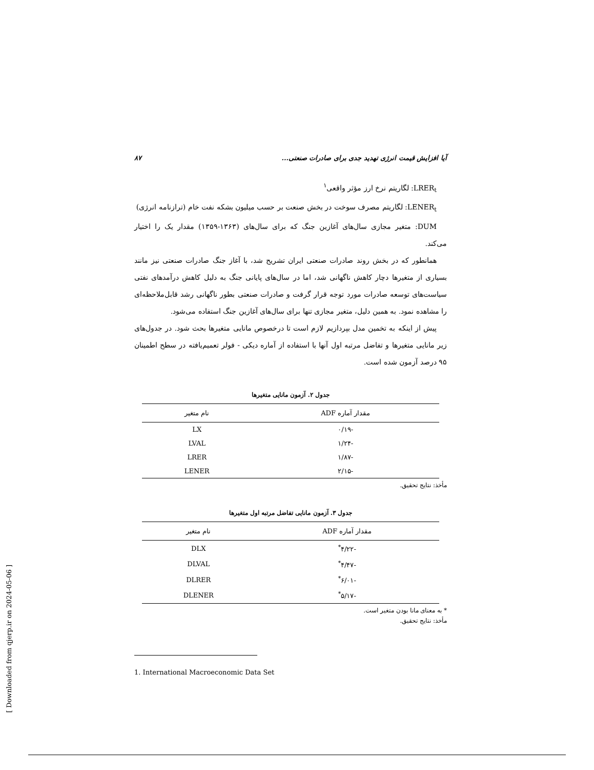۸۷ آیا افزایش قیمت انرژی تهدید جدی برای صادرات صنعتی...
LRER<sub>t</sub>: لگاریتم نرخ ارز مؤثر واقعی<sup>۱</sup>
LENER<sub>t</sub>: لگاریتم مصرف سوخت در بخش صنعت بر حسب میلیون بشکه نفت خام (ترازنامه انرژی)
DUM: متغیر مجازی سال‌های آغازین جنگ که برای سال‌های (۱۳۶۳-۱۳۵۹) مقدار یک را اختیار می‌کند.
همانطور که در بخش روند صادرات صنعتی ایران تشریح شد، با آغاز جنگ صادرات صنعتی نیز مانند بسیاری از متغیرها دچار کاهش ناگهانی شد، اما در سال‌های پایانی جنگ به دلیل کاهش درآمدهای نفتی سیاست‌های توسعه صادرات مورد توجه قرار گرفت و صادرات صنعتی بطور ناگهانی رشد قابل‌ملاحظه‌ای را مشاهده نمود. به همین دلیل، متغیر مجازی تنها برای سال‌های آغازین جنگ استفاده می‌شود.
پیش از اینکه به تخمین مدل بپردازیم لازم است تا درخصوص مانایی متغیرها بحث شود. در جدول‌های زیر مانایی متغیرها و تفاضل مرتبه اول آنها با استفاده از آماره دیکی - فولر تعمیم‌یافته در سطح اطمینان ۹۵ درصد آزمون شده است.
جدول ۲. آزمون مانایی متغیرها
| مقدار آماره ADF | نام متغیر |
| --- | --- |
| -۰/۱۹ | LX |
| -۱/۲۴ | LVAL |
| -۱/۸۷ | LRER |
| -۲/۱۵ | LENER |
مأخذ: نتایج تحقیق.
جدول ۳. آزمون مانایی تفاضل مرتبه اول متغیرها
| مقدار آماره ADF | نام متغیر |
| --- | --- |
| -۴/۲۲<sup>*</sup> | DLX |
| -۴/۴۷<sup>*</sup> | DLVAL |
| -۶/۰۱<sup>*</sup> | DLRER |
| -۵/۱۷<sup>*</sup> | DLENER |
* به معنای مانا بودن متغیر است.
مأخذ: نتایج تحقیق.
1. International Macroeconomic Data Set
[ Downloaded from qjerp.ir on 2024-05-06 ]